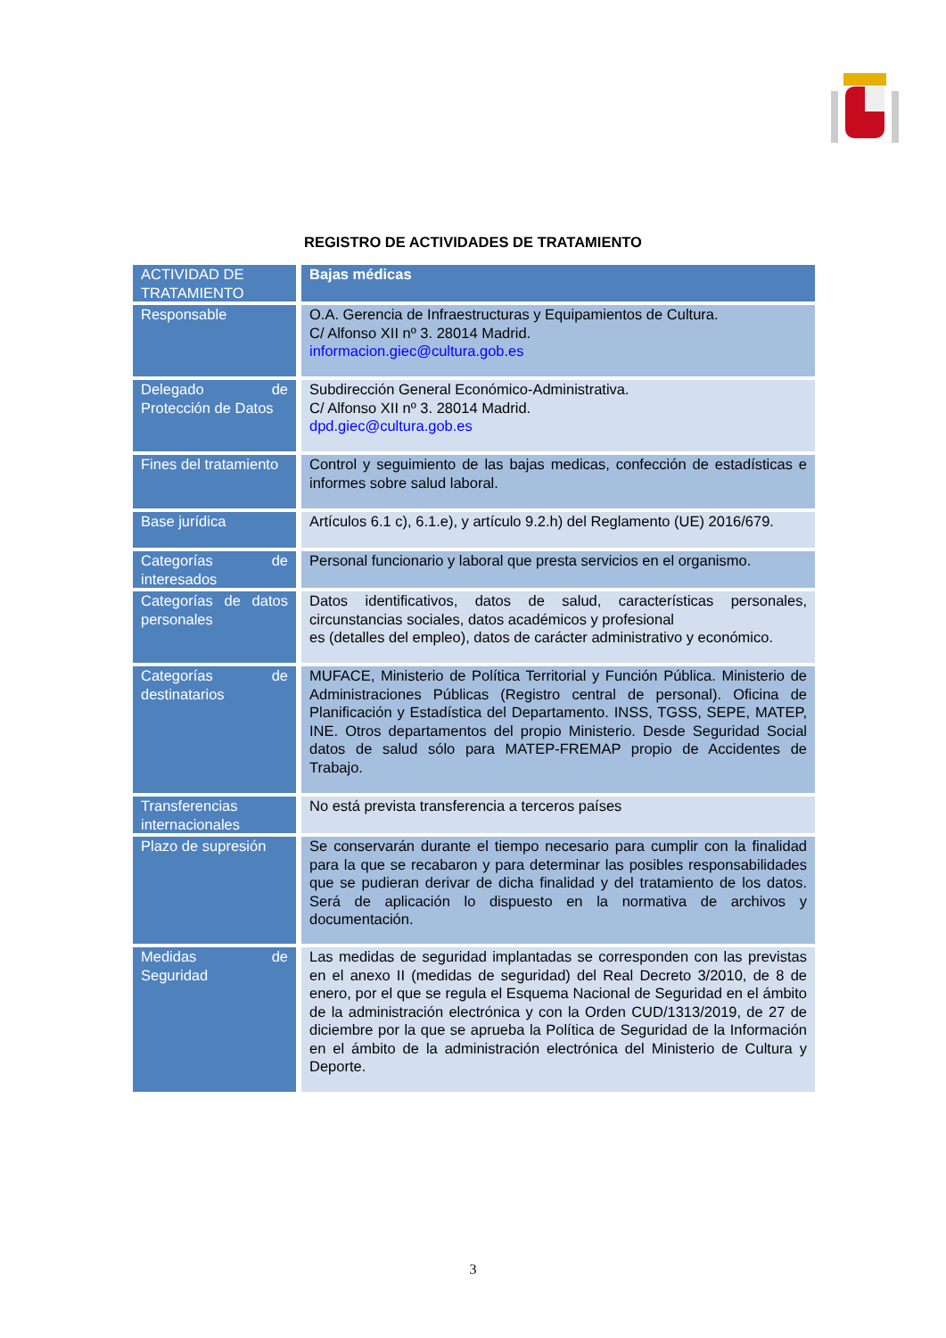REGISTRO DE ACTIVIDADES DE TRATAMIENTO
| ACTIVIDAD DE TRATAMIENTO | Bajas médicas |
| --- | --- |
| Responsable | O.A. Gerencia de Infraestructuras y Equipamientos de Cultura. C/ Alfonso XII nº 3. 28014 Madrid. informacion.giec@cultura.gob.es |
| Delegado de Protección de Datos | Subdirección General Económico-Administrativa. C/ Alfonso XII nº 3. 28014 Madrid. dpd.giec@cultura.gob.es |
| Fines del tratamiento | Control y seguimiento de las bajas medicas, confección de estadísticas e informes sobre salud laboral. |
| Base jurídica | Artículos 6.1 c), 6.1.e), y artículo 9.2.h) del Reglamento (UE) 2016/679. |
| Categorías de interesados | Personal funcionario y laboral que presta servicios en el organismo. |
| Categorías de datos personales | Datos identificativos, datos de salud, características personales, circunstancias sociales, datos académicos y profesional es (detalles del empleo), datos de carácter administrativo y económico. |
| Categorías de destinatarios | MUFACE, Ministerio de Política Territorial y Función Pública. Ministerio de Administraciones Públicas (Registro central de personal). Oficina de Planificación y Estadística del Departamento. INSS, TGSS, SEPE, MATEP, INE. Otros departamentos del propio Ministerio. Desde Seguridad Social datos de salud sólo para MATEP-FREMAP propio de Accidentes de Trabajo. |
| Transferencias internacionales | No está prevista transferencia a terceros países |
| Plazo de supresión | Se conservarán durante el tiempo necesario para cumplir con la finalidad para la que se recabaron y para determinar las posibles responsabilidades que se pudieran derivar de dicha finalidad y del tratamiento de los datos. Será de aplicación lo dispuesto en la normativa de archivos y documentación. |
| Medidas de Seguridad | Las medidas de seguridad implantadas se corresponden con las previstas en el anexo II (medidas de seguridad) del Real Decreto 3/2010, de 8 de enero, por el que se regula el Esquema Nacional de Seguridad en el ámbito de la administración electrónica y con la Orden CUD/1313/2019, de 27 de diciembre por la que se aprueba la Política de Seguridad de la Información en el ámbito de la administración electrónica del Ministerio de Cultura y Deporte. |
3